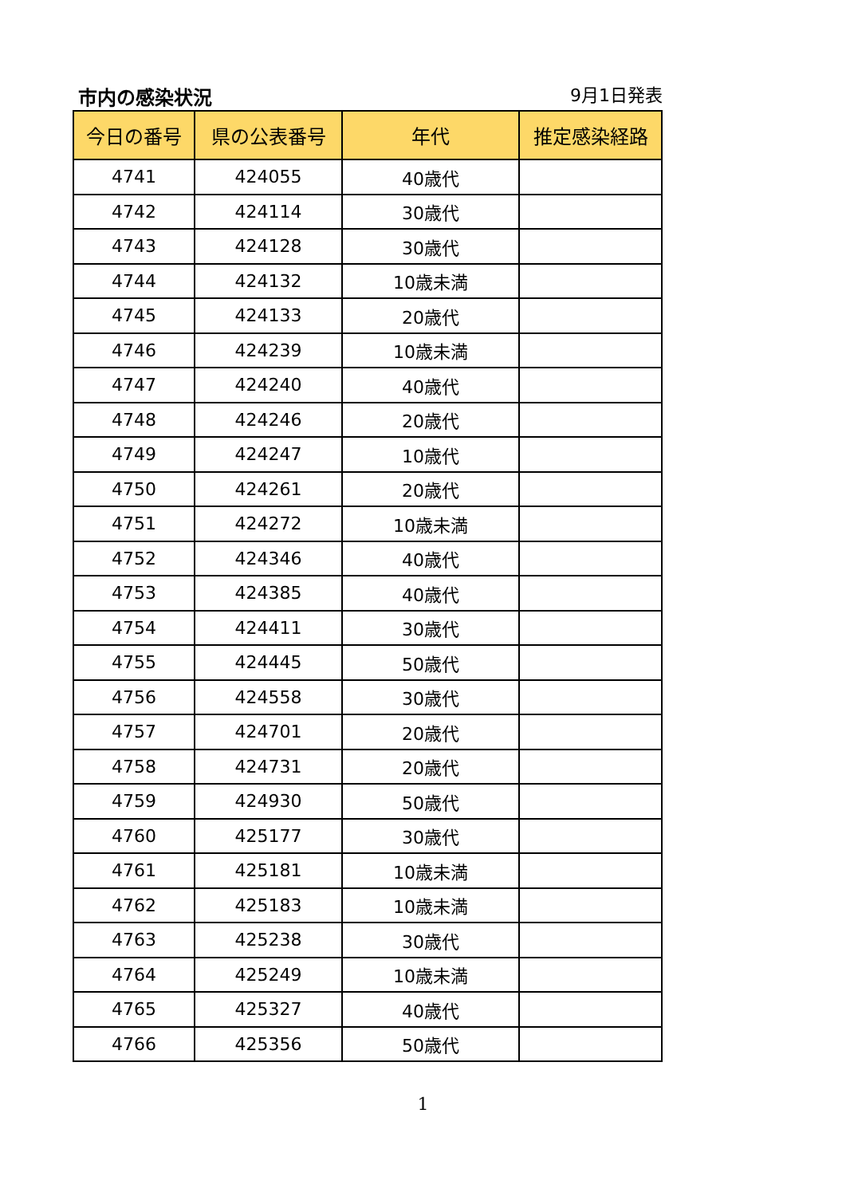市内の感染状況
9月1日発表
| 今日の番号 | 県の公表番号 | 年代 | 推定感染経路 |
| --- | --- | --- | --- |
| 4741 | 424055 | 40歳代 | |
| 4742 | 424114 | 30歳代 | |
| 4743 | 424128 | 30歳代 | |
| 4744 | 424132 | 10歳未満 | |
| 4745 | 424133 | 20歳代 | |
| 4746 | 424239 | 10歳未満 | |
| 4747 | 424240 | 40歳代 | |
| 4748 | 424246 | 20歳代 | |
| 4749 | 424247 | 10歳代 | |
| 4750 | 424261 | 20歳代 | |
| 4751 | 424272 | 10歳未満 | |
| 4752 | 424346 | 40歳代 | |
| 4753 | 424385 | 40歳代 | |
| 4754 | 424411 | 30歳代 | |
| 4755 | 424445 | 50歳代 | |
| 4756 | 424558 | 30歳代 | |
| 4757 | 424701 | 20歳代 | |
| 4758 | 424731 | 20歳代 | |
| 4759 | 424930 | 50歳代 | |
| 4760 | 425177 | 30歳代 | |
| 4761 | 425181 | 10歳未満 | |
| 4762 | 425183 | 10歳未満 | |
| 4763 | 425238 | 30歳代 | |
| 4764 | 425249 | 10歳未満 | |
| 4765 | 425327 | 40歳代 | |
| 4766 | 425356 | 50歳代 | |
1